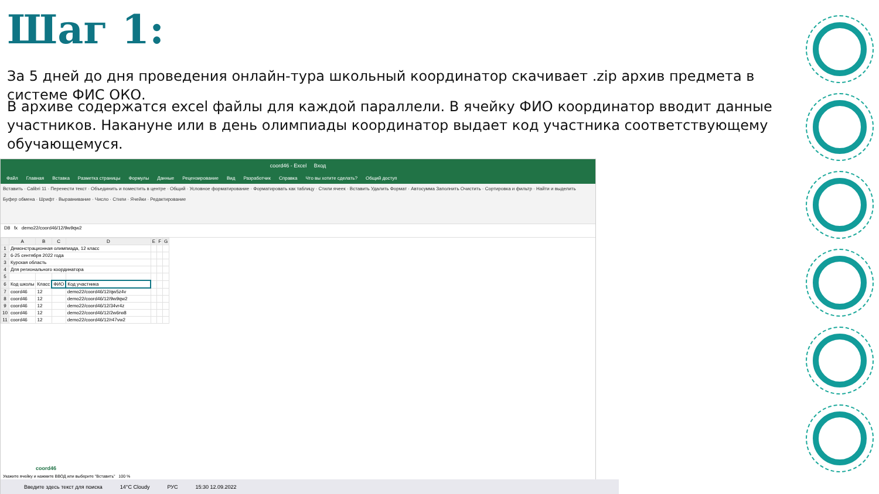Шаг 1:
За 5 дней до дня проведения онлайн-тура школьный координатор скачивает .zip архив предмета в системе ФИС ОКО.
В архиве содержатся excel файлы для каждой параллели. В ячейку ФИО координатор вводит данные участников. Накануне или в день олимпиады координатор выдает код участника соответствующему обучающемуся.
coord46 - Excel Вход
Файл Главная Вставка Разметка страницы Формулы Данные Рецензирование Вид Разработчик Справка Что вы хотите сделать? Общий доступ
Вставить · Calibri 11 · Перенести текст · Объединить и поместить в центре · Общий · Условное форматирование · Форматировать как таблицу · Стили ячеек · Вставить Удалить Формат · Автосумма Заполнить Очистить · Сортировка и фильтр · Найти и выделить
Буфер обмена · Шрифт · Выравнивание · Число · Стили · Ячейки · Редактирование
D8 fx demo22/coord46/12/9w9qw2
| | A | B | C | D | E | F | G |
| --- | --- | --- | --- | --- | --- | --- | --- |
| 1 | Демонстрационная олимпиада, 12 класс | | | | | | |
| 2 | 6-25 сентября 2022 года | | | | | | |
| 3 | Курская область | | | | | | |
| 4 | Для регионального координатора | | | | | | |
| 5 | | | | | | | |
| 6 | Код школы | Класс | ФИО | Код участника | | | |
| 7 | coord46 | 12 | | demo22/coord46/12/qw5z4v | | | |
| 8 | coord46 | 12 | | demo22/coord46/12/9w9qw2 | | | |
| 9 | coord46 | 12 | | demo22/coord46/12/34vr4z | | | |
| 10 | coord46 | 12 | | demo22/coord46/12/2w6rw8 | | | |
| 11 | coord46 | 12 | | demo22/coord46/12/r47vw2 | | | |
coord46
Укажите ячейку и нажмите ВВОД или выберите "Вставить" 100 %
Введите здесь текст для поиска 14°C Cloudy РУС 15:30 12.09.2022